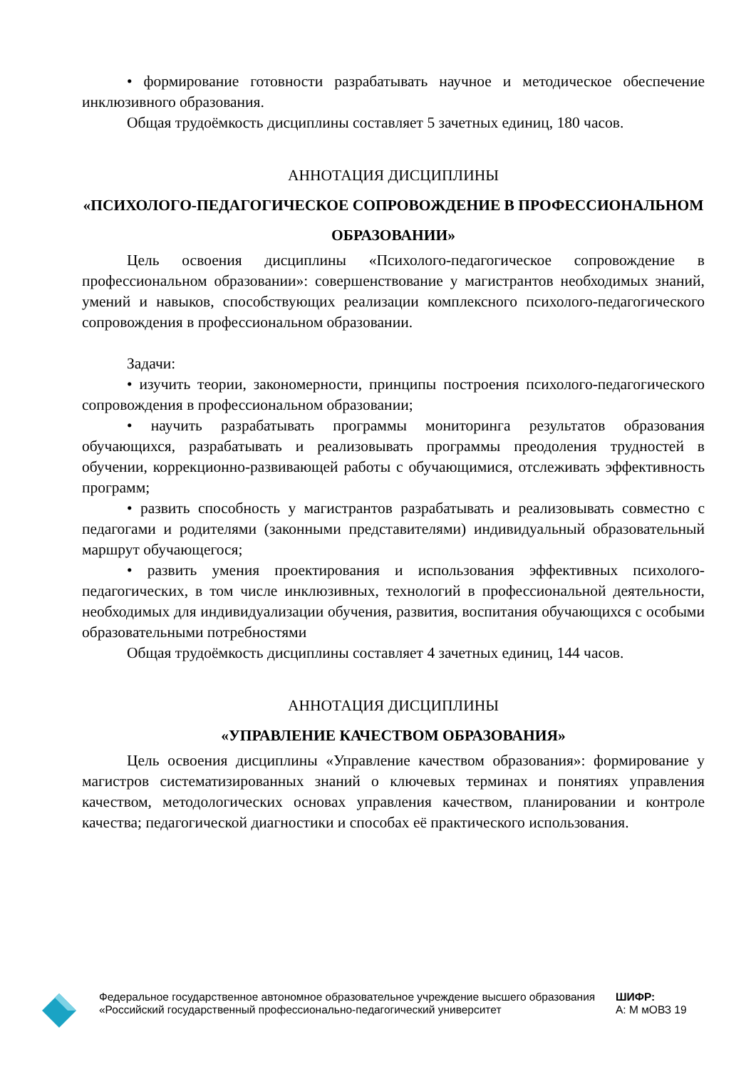• формирование готовности разрабатывать научное и методическое обеспечение инклюзивного образования.
Общая трудоёмкость дисциплины составляет 5 зачетных единиц, 180 часов.
АННОТАЦИЯ ДИСЦИПЛИНЫ
«ПСИХОЛОГО-ПЕДАГОГИЧЕСКОЕ СОПРОВОЖДЕНИЕ В ПРОФЕССИОНАЛЬНОМ ОБРАЗОВАНИИ»
Цель освоения дисциплины «Психолого-педагогическое сопровождение в профессиональном образовании»: совершенствование у магистрантов необходимых знаний, умений и навыков, способствующих реализации комплексного психолого-педагогического сопровождения в профессиональном образовании.
Задачи:
• изучить теории, закономерности, принципы построения психолого-педагогического сопровождения в профессиональном образовании;
• научить разрабатывать программы мониторинга результатов образования обучающихся, разрабатывать и реализовывать программы преодоления трудностей в обучении, коррекционно-развивающей работы с обучающимися, отслеживать эффективность программ;
• развить способность у магистрантов разрабатывать и реализовывать совместно с педагогами и родителями (законными представителями) индивидуальный образовательный маршрут обучающегося;
• развить умения проектирования и использования эффективных психолого-педагогических, в том числе инклюзивных, технологий в профессиональной деятельности, необходимых для индивидуализации обучения, развития, воспитания обучающихся с особыми образовательными потребностями
Общая трудоёмкость дисциплины составляет 4 зачетных единиц, 144 часов.
АННОТАЦИЯ ДИСЦИПЛИНЫ
«УПРАВЛЕНИЕ КАЧЕСТВОМ ОБРАЗОВАНИЯ»
Цель освоения дисциплины «Управление качеством образования»: формирование у магистров систематизированных знаний о ключевых терминах и понятиях управления качеством, методологических основах управления качеством, планировании и контроле качества; педагогической диагностики и способах её практического использования.
Федеральное государственное автономное образовательное учреждение высшего образования «Российский государственный профессионально-педагогический университет
ШИФР:
А: М мОВЗ 19